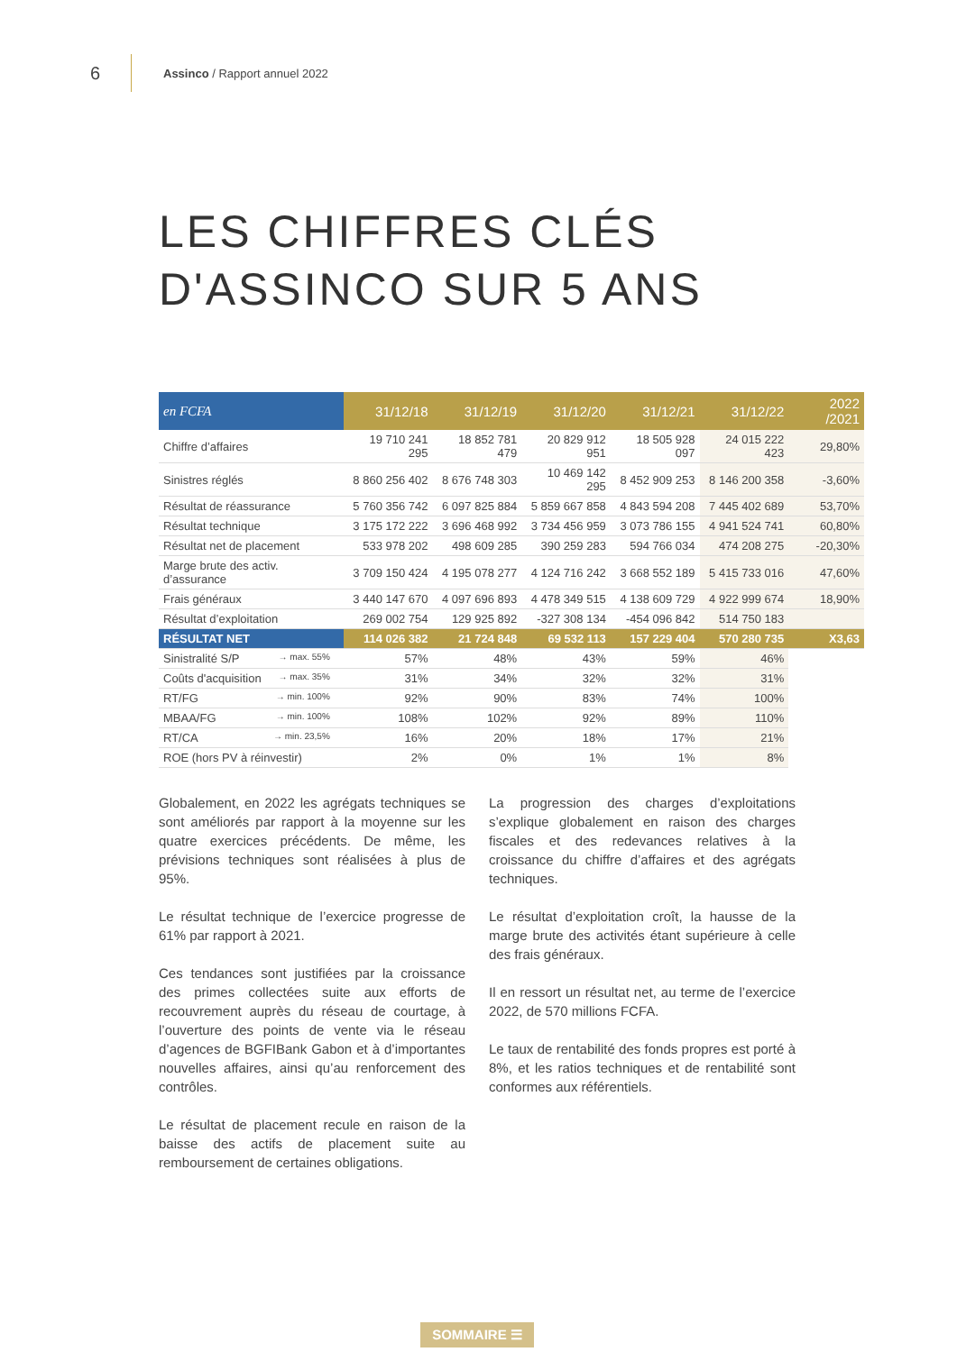6 Assinco / Rapport annuel 2022
LES CHIFFRES CLÉS
D'ASSINCO SUR 5 ANS
| en FCFA | 31/12/18 | 31/12/19 | 31/12/20 | 31/12/21 | 31/12/22 | 2022 /2021 |
| --- | --- | --- | --- | --- | --- | --- |
| Chiffre d’affaires | 19 710 241 295 | 18 852 781 479 | 20 829 912 951 | 18 505 928 097 | 24 015 222 423 | 29,80% |
| Sinistres réglés | 8 860 256 402 | 8 676 748 303 | 10 469 142 295 | 8 452 909 253 | 8 146 200 358 | -3,60% |
| Résultat de réassurance | 5 760 356 742 | 6 097 825 884 | 5 859 667 858 | 4 843 594 208 | 7 445 402 689 | 53,70% |
| Résultat technique | 3 175 172 222 | 3 696 468 992 | 3 734 456 959 | 3 073 786 155 | 4 941 524 741 | 60,80% |
| Résultat net de placement | 533 978 202 | 498 609 285 | 390 259 283 | 594 766 034 | 474 208 275 | -20,30% |
| Marge brute des activ. d’assurance | 3 709 150 424 | 4 195 078 277 | 4 124 716 242 | 3 668 552 189 | 5 415 733 016 | 47,60% |
| Frais généraux | 3 440 147 670 | 4 097 696 893 | 4 478 349 515 | 4 138 609 729 | 4 922 999 674 | 18,90% |
| Résultat d’exploitation | 269 002 754 | 129 925 892 | -327 308 134 | -454 096 842 | 514 750 183 | |
| RÉSULTAT NET | 114 026 382 | 21 724 848 | 69 532 113 | 157 229 404 | 570 280 735 | X3,63 |
| Sinistralité S/P → max. 55% | 57% | 48% | 43% | 59% | 46% | |
| Coûts d'acquisition → max. 35% | 31% | 34% | 32% | 32% | 31% | |
| RT/FG → min. 100% | 92% | 90% | 83% | 74% | 100% | |
| MBAA/FG → min. 100% | 108% | 102% | 92% | 89% | 110% | |
| RT/CA → min. 23,5% | 16% | 20% | 18% | 17% | 21% | |
| ROE (hors PV à réinvestir) | 2% | 0% | 1% | 1% | 8% | |
Globalement, en 2022 les agrégats techniques se sont améliorés par rapport à la moyenne sur les quatre exercices précédents. De même, les prévisions techniques sont réalisées à plus de 95%.
Le résultat technique de l’exercice progresse de 61% par rapport à 2021.
Ces tendances sont justifiées par la croissance des primes collectées suite aux efforts de recouvrement auprès du réseau de courtage, à l’ouverture des points de vente via le réseau d’agences de BGFIBank Gabon et à d’importantes nouvelles affaires, ainsi qu’au renforcement des contrôles.
Le résultat de placement recule en raison de la baisse des actifs de placement suite au remboursement de certaines obligations.
La progression des charges d’exploitations s’explique globalement en raison des charges fiscales et des redevances relatives à la croissance du chiffre d’affaires et des agrégats techniques.
Le résultat d’exploitation croît, la hausse de la marge brute des activités étant supérieure à celle des frais généraux.
Il en ressort un résultat net, au terme de l’exercice 2022, de 570 millions FCFA.
Le taux de rentabilité des fonds propres est porté à 8%, et les ratios techniques et de rentabilité sont conformes aux référentiels.
SOMMAIRE ☰